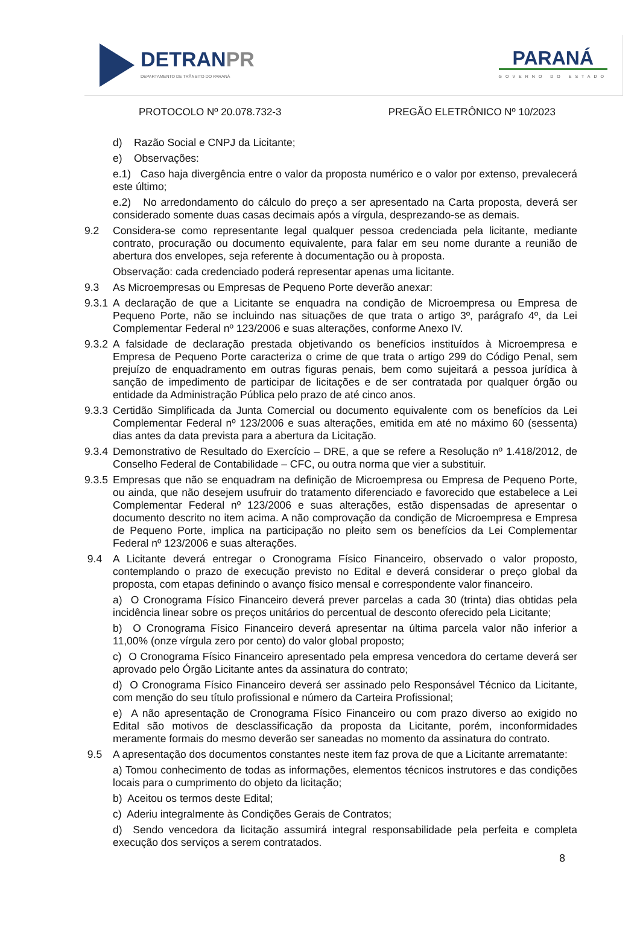DETRANPR
DEPARTAMENTO DE TRÂNSITO DO PARANÁ
PARANÁ
GOVERNO DO ESTADO
PROTOCOLO Nº 20.078.732-3 PREGÃO ELETRÔNICO Nº 10/2023
d) Razão Social e CNPJ da Licitante;
e) Observações:
e.1) Caso haja divergência entre o valor da proposta numérico e o valor por extenso, prevalecerá este último;
e.2) No arredondamento do cálculo do preço a ser apresentado na Carta proposta, deverá ser considerado somente duas casas decimais após a vírgula, desprezando-se as demais.
9.2 Considera-se como representante legal qualquer pessoa credenciada pela licitante, mediante contrato, procuração ou documento equivalente, para falar em seu nome durante a reunião de abertura dos envelopes, seja referente à documentação ou à proposta.
Observação: cada credenciado poderá representar apenas uma licitante.
9.3 As Microempresas ou Empresas de Pequeno Porte deverão anexar:
9.3.1
A declaração de que a Licitante se enquadra na condição de Microempresa ou Empresa de Pequeno Porte, não se incluindo nas situações de que trata o artigo 3º, parágrafo 4º, da Lei Complementar Federal nº 123/2006 e suas alterações, conforme Anexo IV.
9.3.2
A falsidade de declaração prestada objetivando os benefícios instituídos à Microempresa e Empresa de Pequeno Porte caracteriza o crime de que trata o artigo 299 do Código Penal, sem prejuízo de enquadramento em outras figuras penais, bem como sujeitará a pessoa jurídica à sanção de impedimento de participar de licitações e de ser contratada por qualquer órgão ou entidade da Administração Pública pelo prazo de até cinco anos.
9.3.3
Certidão Simplificada da Junta Comercial ou documento equivalente com os benefícios da Lei Complementar Federal nº 123/2006 e suas alterações, emitida em até no máximo 60 (sessenta) dias antes da data prevista para a abertura da Licitação.
9.3.4
Demonstrativo de Resultado do Exercício – DRE, a que se refere a Resolução nº 1.418/2012, de Conselho Federal de Contabilidade – CFC, ou outra norma que vier a substituir.
9.3.5
Empresas que não se enquadram na definição de Microempresa ou Empresa de Pequeno Porte, ou ainda, que não desejem usufruir do tratamento diferenciado e favorecido que estabelece a Lei Complementar Federal nº 123/2006 e suas alterações, estão dispensadas de apresentar o documento descrito no item acima. A não comprovação da condição de Microempresa e Empresa de Pequeno Porte, implica na participação no pleito sem os benefícios da Lei Complementar Federal nº 123/2006 e suas alterações.
9.4 A Licitante deverá entregar o Cronograma Físico Financeiro, observado o valor proposto, contemplando o prazo de execução previsto no Edital e deverá considerar o preço global da proposta, com etapas definindo o avanço físico mensal e correspondente valor financeiro.
a) O Cronograma Físico Financeiro deverá prever parcelas a cada 30 (trinta) dias obtidas pela incidência linear sobre os preços unitários do percentual de desconto oferecido pela Licitante;
b) O Cronograma Físico Financeiro deverá apresentar na última parcela valor não inferior a 11,00% (onze vírgula zero por cento) do valor global proposto;
c) O Cronograma Físico Financeiro apresentado pela empresa vencedora do certame deverá ser aprovado pelo Órgão Licitante antes da assinatura do contrato;
d) O Cronograma Físico Financeiro deverá ser assinado pelo Responsável Técnico da Licitante, com menção do seu título profissional e número da Carteira Profissional;
e) A não apresentação de Cronograma Físico Financeiro ou com prazo diverso ao exigido no Edital são motivos de desclassificação da proposta da Licitante, porém, inconformidades meramente formais do mesmo deverão ser saneadas no momento da assinatura do contrato.
9.5 A apresentação dos documentos constantes neste item faz prova de que a Licitante arrematante:
a) Tomou conhecimento de todas as informações, elementos técnicos instrutores e das condições locais para o cumprimento do objeto da licitação;
b) Aceitou os termos deste Edital;
c) Aderiu integralmente às Condições Gerais de Contratos;
d) Sendo vencedora da licitação assumirá integral responsabilidade pela perfeita e completa execução dos serviços a serem contratados.
8